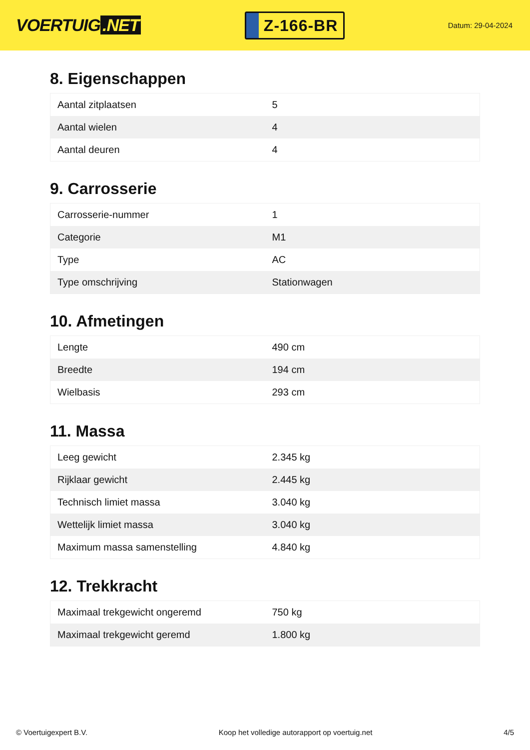VOERTUIG.NET
Z-166-BR
Datum: 29-04-2024
8. Eigenschappen
| Aantal zitplaatsen | 5 |
| Aantal wielen | 4 |
| Aantal deuren | 4 |
9. Carrosserie
| Carrosserie-nummer | 1 |
| Categorie | M1 |
| Type | AC |
| Type omschrijving | Stationwagen |
10. Afmetingen
| Lengte | 490 cm |
| Breedte | 194 cm |
| Wielbasis | 293 cm |
11. Massa
| Leeg gewicht | 2.345 kg |
| Rijklaar gewicht | 2.445 kg |
| Technisch limiet massa | 3.040 kg |
| Wettelijk limiet massa | 3.040 kg |
| Maximum massa samenstelling | 4.840 kg |
12. Trekkracht
| Maximaal trekgewicht ongeremd | 750 kg |
| Maximaal trekgewicht geremd | 1.800 kg |
© Voertuigexpert B.V. Koop het volledige autorapport op voertuig.net 4/5